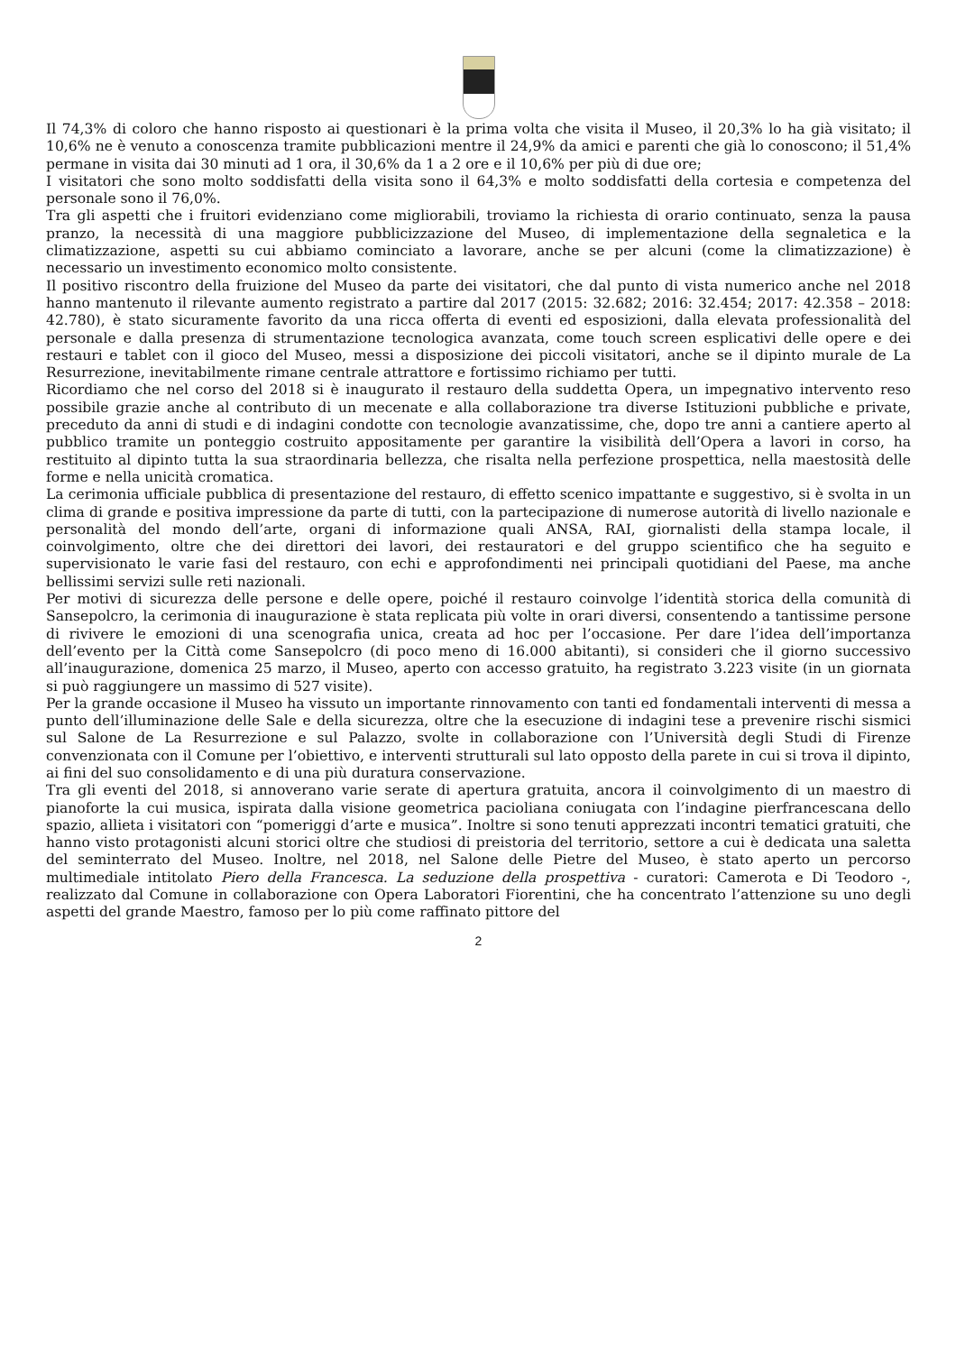Il 74,3% di coloro che hanno risposto ai questionari è la prima volta che visita il Museo, il 20,3% lo ha già visitato; il 10,6% ne è venuto a conoscenza tramite pubblicazioni mentre il 24,9% da amici e parenti che già lo conoscono; il 51,4% permane in visita dai 30 minuti ad 1 ora, il 30,6% da 1 a 2 ore e il 10,6% per più di due ore;
I visitatori che sono molto soddisfatti della visita sono il 64,3% e molto soddisfatti della cortesia e competenza del personale sono il 76,0%.
Tra gli aspetti che i fruitori evidenziano come migliorabili, troviamo la richiesta di orario continuato, senza la pausa pranzo, la necessità di una maggiore pubblicizzazione del Museo, di implementazione della segnaletica e la climatizzazione, aspetti su cui abbiamo cominciato a lavorare, anche se per alcuni (come la climatizzazione) è necessario un investimento economico molto consistente.
Il positivo riscontro della fruizione del Museo da parte dei visitatori, che dal punto di vista numerico anche nel 2018 hanno mantenuto il rilevante aumento registrato a partire dal 2017 (2015: 32.682; 2016: 32.454; 2017: 42.358 – 2018: 42.780), è stato sicuramente favorito da una ricca offerta di eventi ed esposizioni, dalla elevata professionalità del personale e dalla presenza di strumentazione tecnologica avanzata, come touch screen esplicativi delle opere e dei restauri e tablet con il gioco del Museo, messi a disposizione dei piccoli visitatori, anche se il dipinto murale de La Resurrezione, inevitabilmente rimane centrale attrattore e fortissimo richiamo per tutti.
Ricordiamo che nel corso del 2018 si è inaugurato il restauro della suddetta Opera, un impegnativo intervento reso possibile grazie anche al contributo di un mecenate e alla collaborazione tra diverse Istituzioni pubbliche e private, preceduto da anni di studi e di indagini condotte con tecnologie avanzatissime, che, dopo tre anni a cantiere aperto al pubblico tramite un ponteggio costruito appositamente per garantire la visibilità dell’Opera a lavori in corso, ha restituito al dipinto tutta la sua straordinaria bellezza, che risalta nella perfezione prospettica, nella maestosità delle forme e nella unicità cromatica.
La cerimonia ufficiale pubblica di presentazione del restauro, di effetto scenico impattante e suggestivo, si è svolta in un clima di grande e positiva impressione da parte di tutti, con la partecipazione di numerose autorità di livello nazionale e personalità del mondo dell’arte, organi di informazione quali ANSA, RAI, giornalisti della stampa locale, il coinvolgimento, oltre che dei direttori dei lavori, dei restauratori e del gruppo scientifico che ha seguito e supervisionato le varie fasi del restauro, con echi e approfondimenti nei principali quotidiani del Paese, ma anche bellissimi servizi sulle reti nazionali.
Per motivi di sicurezza delle persone e delle opere, poiché il restauro coinvolge l’identità storica della comunità di Sansepolcro, la cerimonia di inaugurazione è stata replicata più volte in orari diversi, consentendo a tantissime persone di rivivere le emozioni di una scenografia unica, creata ad hoc per l’occasione. Per dare l’idea dell’importanza dell’evento per la Città come Sansepolcro (di poco meno di 16.000 abitanti), si consideri che il giorno successivo all’inaugurazione, domenica 25 marzo, il Museo, aperto con accesso gratuito, ha registrato 3.223 visite (in un giornata si può raggiungere un massimo di 527 visite).
Per la grande occasione il Museo ha vissuto un importante rinnovamento con tanti ed fondamentali interventi di messa a punto dell’illuminazione delle Sale e della sicurezza, oltre che la esecuzione di indagini tese a prevenire rischi sismici sul Salone de La Resurrezione e sul Palazzo, svolte in collaborazione con l’Università degli Studi di Firenze convenzionata con il Comune per l’obiettivo, e interventi strutturali sul lato opposto della parete in cui si trova il dipinto, ai fini del suo consolidamento e di una più duratura conservazione.
Tra gli eventi del 2018, si annoverano varie serate di apertura gratuita, ancora il coinvolgimento di un maestro di pianoforte la cui musica, ispirata dalla visione geometrica pacioliana coniugata con l’indagine pierfrancescana dello spazio, allieta i visitatori con “pomeriggi d’arte e musica”. Inoltre si sono tenuti apprezzati incontri tematici gratuiti, che hanno visto protagonisti alcuni storici oltre che studiosi di preistoria del territorio, settore a cui è dedicata una saletta del seminterrato del Museo. Inoltre, nel 2018, nel Salone delle Pietre del Museo, è stato aperto un percorso multimediale intitolato Piero della Francesca. La seduzione della prospettiva - curatori: Camerota e Di Teodoro -, realizzato dal Comune in collaborazione con Opera Laboratori Fiorentini, che ha concentrato l’attenzione su uno degli aspetti del grande Maestro, famoso per lo più come raffinato pittore del
2